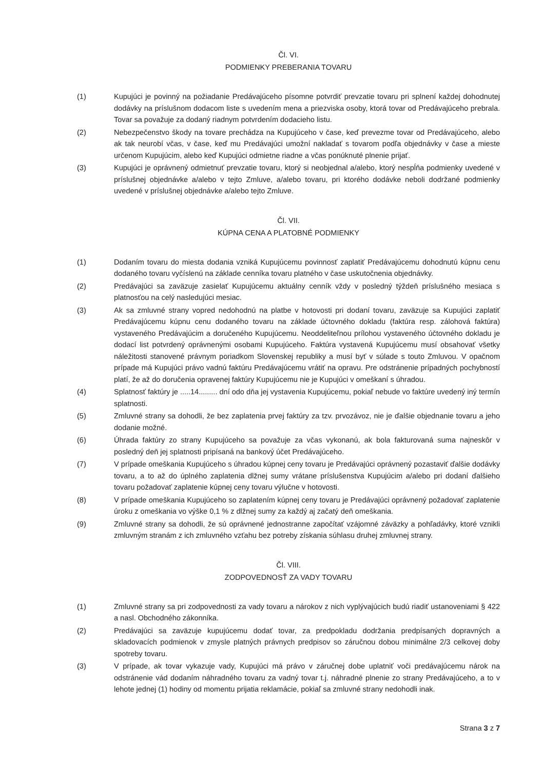Čl. VI.
PODMIENKY PREBERANIA TOVARU
(1) Kupujúci je povinný na požiadanie Predávajúceho písomne potvrdiť prevzatie tovaru pri splnení každej dohodnutej dodávky na príslušnom dodacom liste s uvedením mena a priezviska osoby, ktorá tovar od Predávajúceho prebrala. Tovar sa považuje za dodaný riadnym potvrdením dodacieho listu.
(2) Nebezpečenstvo škody na tovare prechádza na Kupujúceho v čase, keď prevezme tovar od Predávajúceho, alebo ak tak neurobí včas, v čase, keď mu Predávajúci umožní nakladať s tovarom podľa objednávky v čase a mieste určenom Kupujúcim, alebo keď Kupujúci odmietne riadne a včas ponúknuté plnenie prijať.
(3) Kupujúci je oprávnený odmietnuť prevzatie tovaru, ktorý si neobjednal a/alebo, ktorý nespĺňa podmienky uvedené v príslušnej objednávke a/alebo v tejto Zmluve, a/alebo tovaru, pri ktorého dodávke neboli dodržané podmienky uvedené v príslušnej objednávke a/alebo tejto Zmluve.
Čl. VII.
KÚPNA CENA A PLATOBNÉ PODMIENKY
(1) Dodaním tovaru do miesta dodania vzniká Kupujúcemu povinnosť zaplatiť Predávajúcemu dohodnutú kúpnu cenu dodaného tovaru vyčíslenú na základe cenníka tovaru platného v čase uskutočnenia objednávky.
(2) Predávajúci sa zaväzuje zasielať Kupujúcemu aktuálny cenník vždy v posledný týždeň príslušného mesiaca s platnosťou na celý nasledujúci mesiac.
(3) Ak sa zmluvné strany vopred nedohodnú na platbe v hotovosti pri dodaní tovaru, zaväzuje sa Kupujúci zaplatiť Predávajúcemu kúpnu cenu dodaného tovaru na základe účtovného dokladu (faktúra resp. zálohová faktúra) vystaveného Predávajúcim a doručeného Kupujúcemu. Neoddeliteľnou prílohou vystaveného účtovného dokladu je dodací list potvrdený oprávnenými osobami Kupujúceho. Faktúra vystavená Kupujúcemu musí obsahovať všetky náležitosti stanovené právnym poriadkom Slovenskej republiky a musí byť v súlade s touto Zmluvou. V opačnom prípade má Kupujúci právo vadnú faktúru Predávajúcemu vrátiť na opravu. Pre odstránenie prípadných pochybností platí, že až do doručenia opravenej faktúry Kupujúcemu nie je Kupujúci v omeškaní s úhradou.
(4) Splatnosť faktúry je .....14......... dní odo dňa jej vystavenia Kupujúcemu, pokiaľ nebude vo faktúre uvedený iný termín splatnosti.
(5) Zmluvné strany sa dohodli, že bez zaplatenia prvej faktúry za tzv. prvozávoz, nie je ďalšie objednanie tovaru a jeho dodanie možné.
(6) Úhrada faktúry zo strany Kupujúceho sa považuje za včas vykonanú, ak bola fakturovaná suma najneskôr v posledný deň jej splatnosti pripísaná na bankový účet Predávajúceho.
(7) V prípade omeškania Kupujúceho s úhradou kúpnej ceny tovaru je Predávajúci oprávnený pozastaviť ďalšie dodávky tovaru, a to až do úplného zaplatenia dlžnej sumy vrátane príslušenstva Kupujúcim a/alebo pri dodaní ďalšieho tovaru požadovať zaplatenie kúpnej ceny tovaru výlučne v hotovosti.
(8) V prípade omeškania Kupujúceho so zaplatením kúpnej ceny tovaru je Predávajúci oprávnený požadovať zaplatenie úroku z omeškania vo výške 0,1 % z dlžnej sumy za každý aj začatý deň omeškania.
(9) Zmluvné strany sa dohodli, že sú oprávnené jednostranne započítať vzájomné záväzky a pohľadávky, ktoré vznikli zmluvným stranám z ich zmluvného vzťahu bez potreby získania súhlasu druhej zmluvnej strany.
Čl. VIII.
ZODPOVEDNOSŤ ZA VADY TOVARU
(1) Zmluvné strany sa pri zodpovednosti za vady tovaru a nárokov z nich vyplývajúcich budú riadiť ustanoveniami § 422 a nasl. Obchodného zákonníka.
(2) Predávajúci sa zaväzuje kupujúcemu dodať tovar, za predpokladu dodržania predpísaných dopravných a skladovacích podmienok v zmysle platných právnych predpisov so záručnou dobou minimálne 2/3 celkovej doby spotreby tovaru.
(3) V prípade, ak tovar vykazuje vady, Kupujúci má právo v záručnej dobe uplatniť voči predávajúcemu nárok na odstránenie vád dodaním náhradného tovaru za vadný tovar t.j. náhradné plnenie zo strany Predávajúceho, a to v lehote jednej (1) hodiny od momentu prijatia reklamácie, pokiaľ sa zmluvné strany nedohodli inak.
Strana 3 z 7